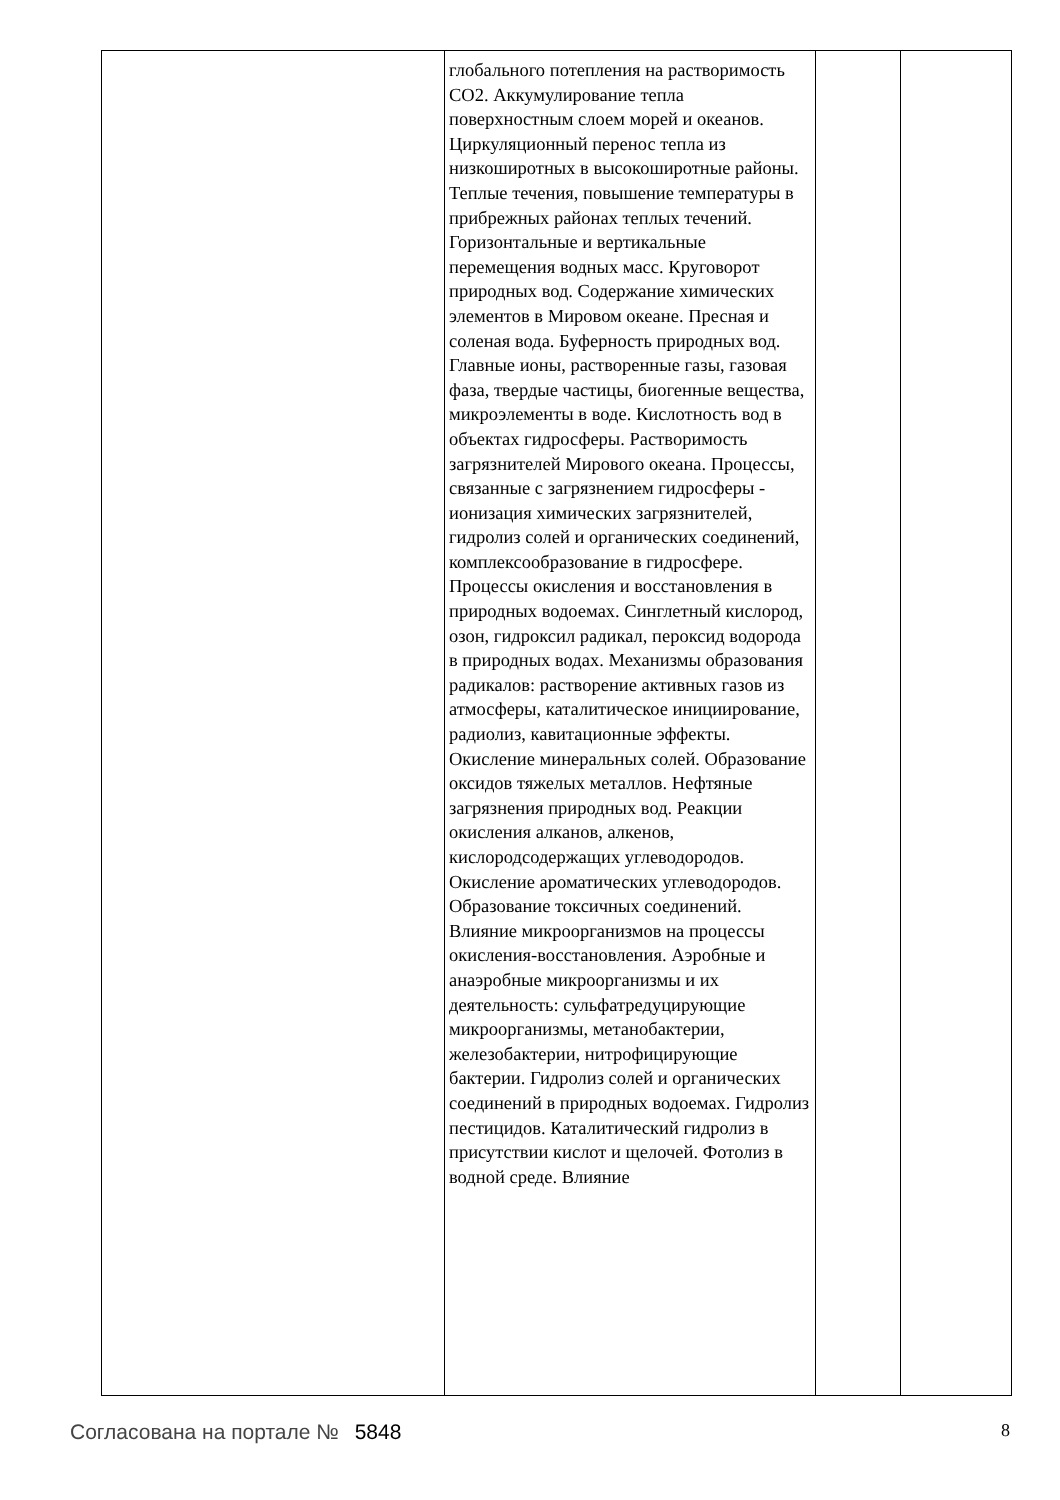| | глобального потепления на растворимость СО2. Аккумулирование тепла поверхностным слоем морей и океанов. Циркуляционный перенос тепла из низкоширотных в высокоширотные районы. Теплые течения, повышение температуры в прибрежных районах теплых течений. Горизонтальные и вертикальные перемещения водных масс. Круговорот природных вод. Содержание химических элементов в Мировом океане. Пресная и соленая вода. Буферность природных вод. Главные ионы, растворенные газы, газовая фаза, твердые частицы, биогенные вещества, микроэлементы в воде. Кислотность вод в объектах гидросферы. Растворимость загрязнителей Мирового океана. Процессы, связанные с загрязнением гидросферы - ионизация химических загрязнителей, гидролиз солей и органических соединений, комплексообразование в гидросфере. Процессы окисления и восстановления в природных водоемах. Синглетный кислород, озон, гидроксил радикал, пероксид водорода в природных водах. Механизмы образования радикалов: растворение активных газов из атмосферы, каталитическое инициирование, радиолиз, кавитационные эффекты. Окисление минеральных солей. Образование оксидов тяжелых металлов. Нефтяные загрязнения природных вод. Реакции окисления алканов, алкенов, кислородсодержащих углеводородов. Окисление ароматических углеводородов. Образование токсичных соединений. Влияние микроорганизмов на процессы окисления-восстановления. Аэробные и анаэробные микроорганизмы и их деятельность: сульфатредуцирующие микроорганизмы, метанобактерии, железобактерии, нитрофицирующие бактерии. Гидролиз солей и органических соединений в природных водоемах. Гидролиз пестицидов. Каталитический гидролиз в присутствии кислот и щелочей. Фотолиз в водной среде. Влияние | | |
Согласована на портале № 5848 8